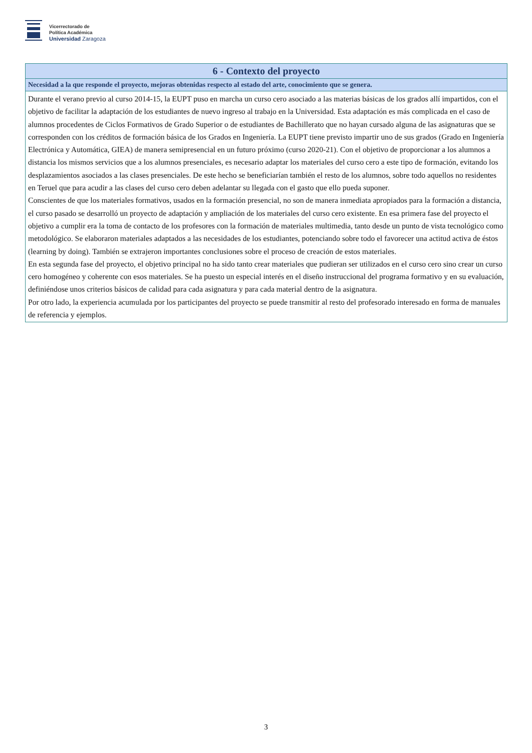Vicerrectorado de
Política Académica
Universidad Zaragoza
| 6 - Contexto del proyecto |
| --- |
| Necesidad a la que responde el proyecto, mejoras obtenidas respecto al estado del arte, conocimiento que se genera. |
| Durante el verano previo al curso 2014-15, la EUPT puso en marcha un curso cero asociado a las materias básicas de los grados allí impartidos, con el objetivo de facilitar la adaptación de los estudiantes de nuevo ingreso al trabajo en la Universidad. Esta adaptación es más complicada en el caso de alumnos procedentes de Ciclos Formativos de Grado Superior o de estudiantes de Bachillerato que no hayan cursado alguna de las asignaturas que se corresponden con los créditos de formación básica de los Grados en Ingeniería. La EUPT tiene previsto impartir uno de sus grados (Grado en Ingeniería Electrónica y Automática, GIEA) de manera semipresencial en un futuro próximo (curso 2020-21). Con el objetivo de proporcionar a los alumnos a distancia los mismos servicios que a los alumnos presenciales, es necesario adaptar los materiales del curso cero a este tipo de formación, evitando los desplazamientos asociados a las clases presenciales. De este hecho se beneficiarían también el resto de los alumnos, sobre todo aquellos no residentes en Teruel que para acudir a las clases del curso cero deben adelantar su llegada con el gasto que ello pueda suponer. Conscientes de que los materiales formativos, usados en la formación presencial, no son de manera inmediata apropiados para la formación a distancia, el curso pasado se desarrolló un proyecto de adaptación y ampliación de los materiales del curso cero existente. En esa primera fase del proyecto el objetivo a cumplir era la toma de contacto de los profesores con la formación de materiales multimedia, tanto desde un punto de vista tecnológico como metodológico. Se elaboraron materiales adaptados a las necesidades de los estudiantes, potenciando sobre todo el favorecer una actitud activa de éstos (learning by doing). También se extrajeron importantes conclusiones sobre el proceso de creación de estos materiales. En esta segunda fase del proyecto, el objetivo principal no ha sido tanto crear materiales que pudieran ser utilizados en el curso cero sino crear un curso cero homogéneo y coherente con esos materiales. Se ha puesto un especial interés en el diseño instruccional del programa formativo y en su evaluación, definiéndose unos criterios básicos de calidad para cada asignatura y para cada material dentro de la asignatura. Por otro lado, la experiencia acumulada por los participantes del proyecto se puede transmitir al resto del profesorado interesado en forma de manuales de referencia y ejemplos. |
3